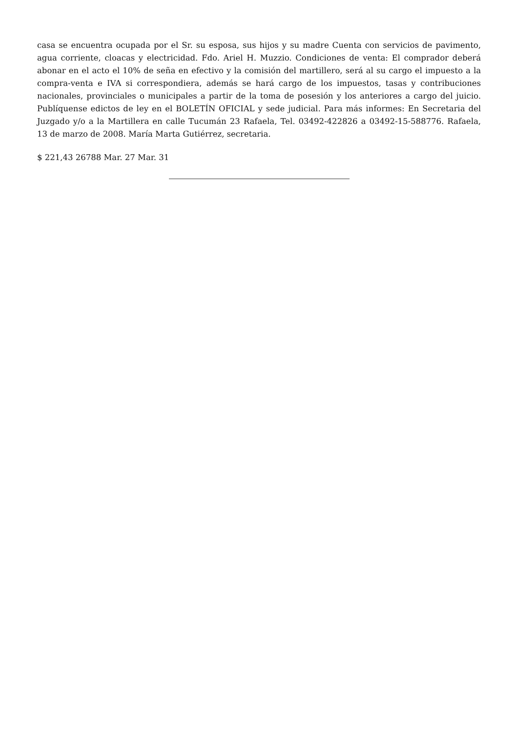casa se encuentra ocupada por el Sr. su esposa, sus hijos y su madre Cuenta con servicios de pavimento, agua corriente, cloacas y electricidad. Fdo. Ariel H. Muzzio. Condiciones de venta: El comprador deberá abonar en el acto el 10% de seña en efectivo y la comisión del martillero, será al su cargo el impuesto a la compra-venta e IVA si correspondiera, además se hará cargo de los impuestos, tasas y contribuciones nacionales, provinciales o municipales a partir de la toma de posesión y los anteriores a cargo del juicio. Publíquense edictos de ley en el BOLETÍN OFICIAL y sede judicial. Para más informes: En Secretaria del Juzgado y/o a la Martillera en calle Tucumán 23 Rafaela, Tel. 03492-422826 a 03492-15-588776. Rafaela, 13 de marzo de 2008. María Marta Gutiérrez, secretaria.
$ 221,43 26788 Mar. 27 Mar. 31